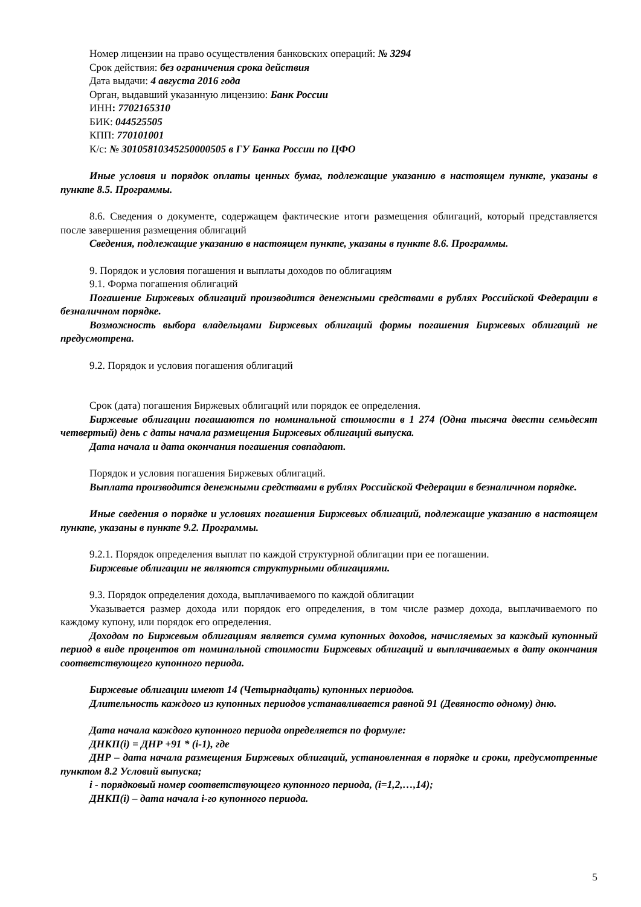Номер лицензии на право осуществления банковских операций: № 3294
Срок действия: без ограничения срока действия
Дата выдачи: 4 августа 2016 года
Орган, выдавший указанную лицензию: Банк России
ИНН: 7702165310
БИК: 044525505
КПП: 770101001
К/с: № 30105810345250000505 в ГУ Банка России по ЦФО
Иные условия и порядок оплаты ценных бумаг, подлежащие указанию в настоящем пункте, указаны в пункте 8.5. Программы.
8.6. Сведения о документе, содержащем фактические итоги размещения облигаций, который представляется после завершения размещения облигаций
Сведения, подлежащие указанию в настоящем пункте, указаны в пункте 8.6. Программы.
9. Порядок и условия погашения и выплаты доходов по облигациям
9.1. Форма погашения облигаций
Погашение Биржевых облигаций производится денежными средствами в рублях Российской Федерации в безналичном порядке.
Возможность выбора владельцами Биржевых облигаций формы погашения Биржевых облигаций не предусмотрена.
9.2. Порядок и условия погашения облигаций
Срок (дата) погашения Биржевых облигаций или порядок ее определения.
Биржевые облигации погашаются по номинальной стоимости в 1 274 (Одна тысяча двести семьдесят четвертый) день с даты начала размещения Биржевых облигаций выпуска.
Дата начала и дата окончания погашения совпадают.
Порядок и условия погашения Биржевых облигаций.
Выплата производится денежными средствами в рублях Российской Федерации в безналичном порядке.
Иные сведения о порядке и условиях погашения Биржевых облигаций, подлежащие указанию в настоящем пункте, указаны в пункте 9.2. Программы.
9.2.1. Порядок определения выплат по каждой структурной облигации при ее погашении.
Биржевые облигации не являются структурными облигациями.
9.3. Порядок определения дохода, выплачиваемого по каждой облигации
Указывается размер дохода или порядок его определения, в том числе размер дохода, выплачиваемого по каждому купону, или порядок его определения.
Доходом по Биржевым облигациям является сумма купонных доходов, начисляемых за каждый купонный период в виде процентов от номинальной стоимости Биржевых облигаций и выплачиваемых в дату окончания соответствующего купонного периода.
Биржевые облигации имеют 14 (Четырнадцать) купонных периодов.
Длительность каждого из купонных периодов устанавливается равной 91 (Девяносто одному) дню.
Дата начала каждого купонного периода определяется по формуле:
ДНКП(i) = ДНР +91 * (i-1), где
ДНР – дата начала размещения Биржевых облигаций, установленная в порядке и сроки, предусмотренные пунктом 8.2 Условий выпуска;
i - порядковый номер соответствующего купонного периода, (i=1,2,…,14);
ДНКП(i) – дата начала i-го купонного периода.
5